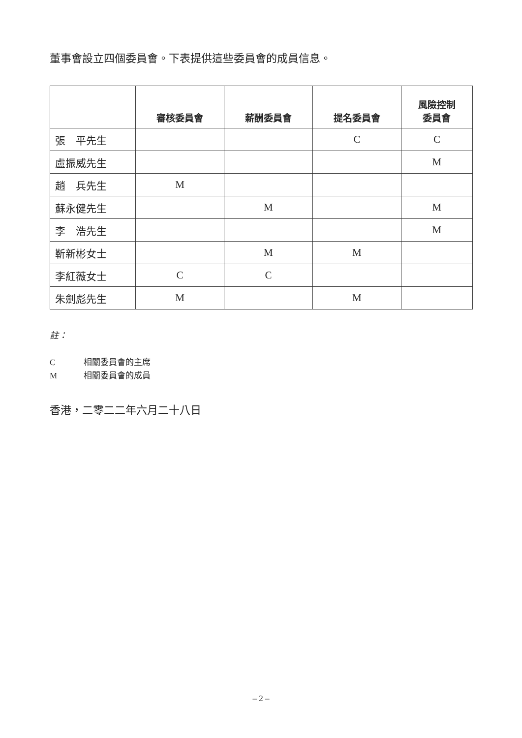董事會設立四個委員會。下表提供這些委員會的成員信息。
| | 審核委員會 | 薪酬委員會 | 提名委員會 | 風險控制 委員會 |
| --- | --- | --- | --- | --- |
| 張 平先生 | | | C | C |
| 盧振威先生 | | | | M |
| 趙 兵先生 | M | | | |
| 蘇永健先生 | | M | | M |
| 李 浩先生 | | | | M |
| 靳新彬女士 | | M | M | |
| 李紅薇女士 | C | C | | |
| 朱劍彪先生 | M | | M | |
註：
C 相關委員會的主席
M 相關委員會的成員
香港，二零二二年六月二十八日
– 2 –